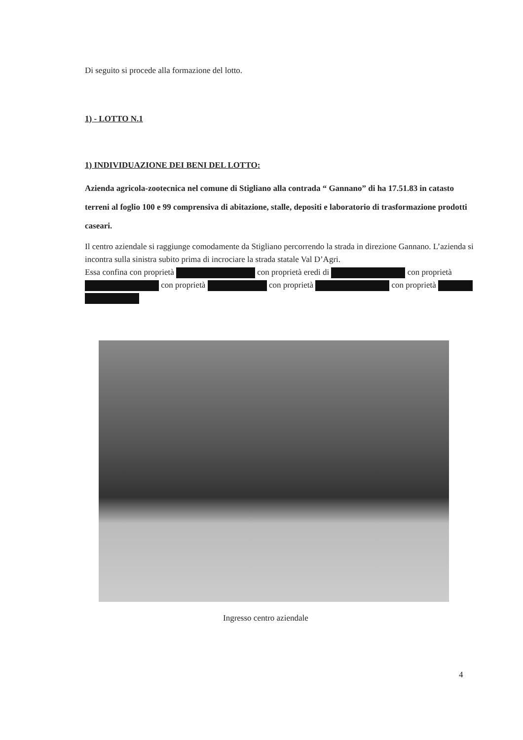Di seguito si procede alla formazione del lotto.
1) - LOTTO N.1
1) INDIVIDUAZIONE DEI BENI DEL LOTTO:
Azienda agricola-zootecnica nel comune di Stigliano alla contrada “ Gannano” di ha 17.51.83 in catasto terreni al foglio 100 e 99 comprensiva di abitazione, stalle, depositi e laboratorio di trasformazione prodotti caseari.
Il centro aziendale si raggiunge comodamente da Stigliano percorrendo la strada in direzione Gannano. L’azienda si incontra sulla sinistra subito prima di incrociare la strada statale Val D’Agri.
Essa confina con proprietà con proprietà eredi di con proprietà con proprietà con proprietà con proprietà
Ingresso centro aziendale
4